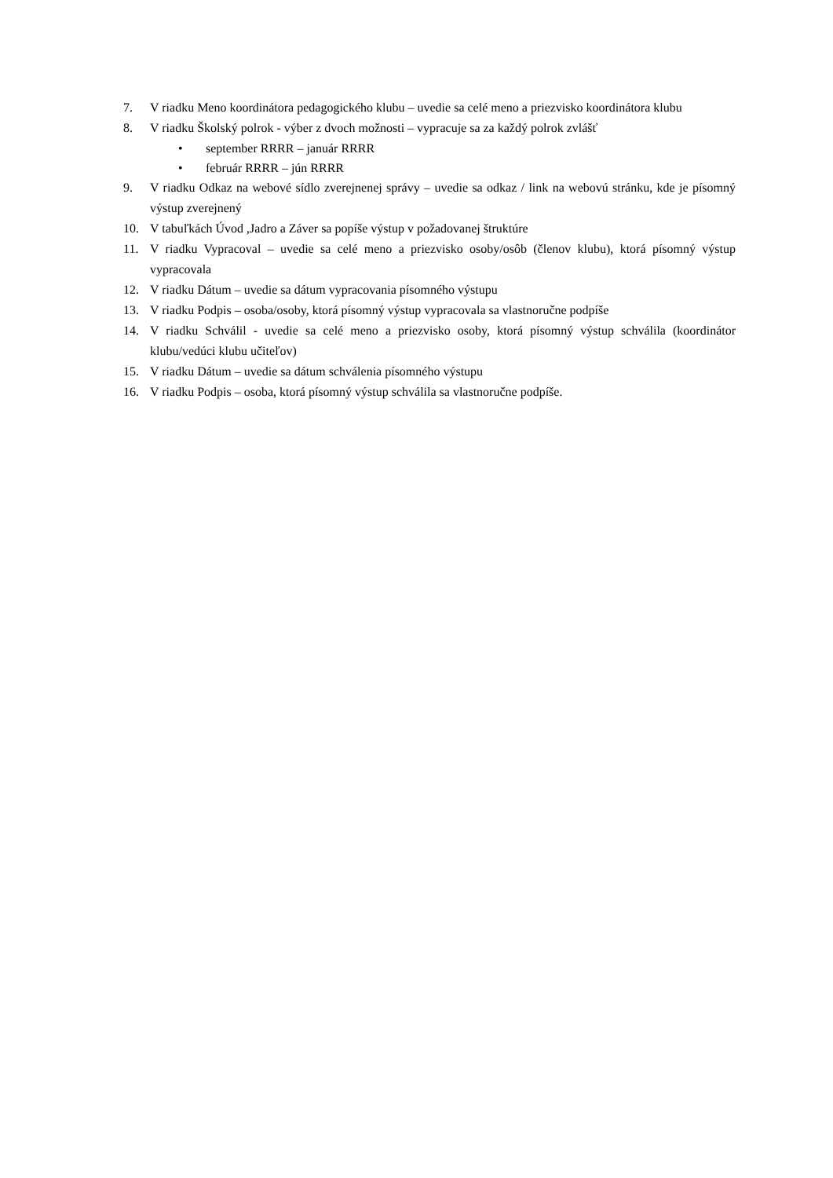7. V riadku Meno koordinátora pedagogického klubu – uvedie sa celé meno a priezvisko koordinátora klubu
8. V riadku Školský polrok - výber z dvoch možnosti – vypracuje sa za každý polrok zvlášť
• september RRRR – január RRRR
• február RRRR – jún RRRR
9. V riadku Odkaz na webové sídlo zverejnenej správy – uvedie sa odkaz / link na webovú stránku, kde je písomný výstup zverejnený
10. V tabuľkách Úvod ,Jadro a Záver sa popíše výstup v požadovanej štruktúre
11. V riadku Vypracoval – uvedie sa celé meno a priezvisko osoby/osôb (členov klubu), ktorá písomný výstup vypracovala
12. V riadku Dátum – uvedie sa dátum vypracovania písomného výstupu
13. V riadku Podpis – osoba/osoby, ktorá písomný výstup vypracovala sa vlastnoručne podpíše
14. V riadku Schválil - uvedie sa celé meno a priezvisko osoby, ktorá písomný výstup schválila (koordinátor klubu/vedúci klubu učiteľov)
15. V riadku Dátum – uvedie sa dátum schválenia písomného výstupu
16. V riadku Podpis – osoba, ktorá písomný výstup schválila sa vlastnoručne podpíše.